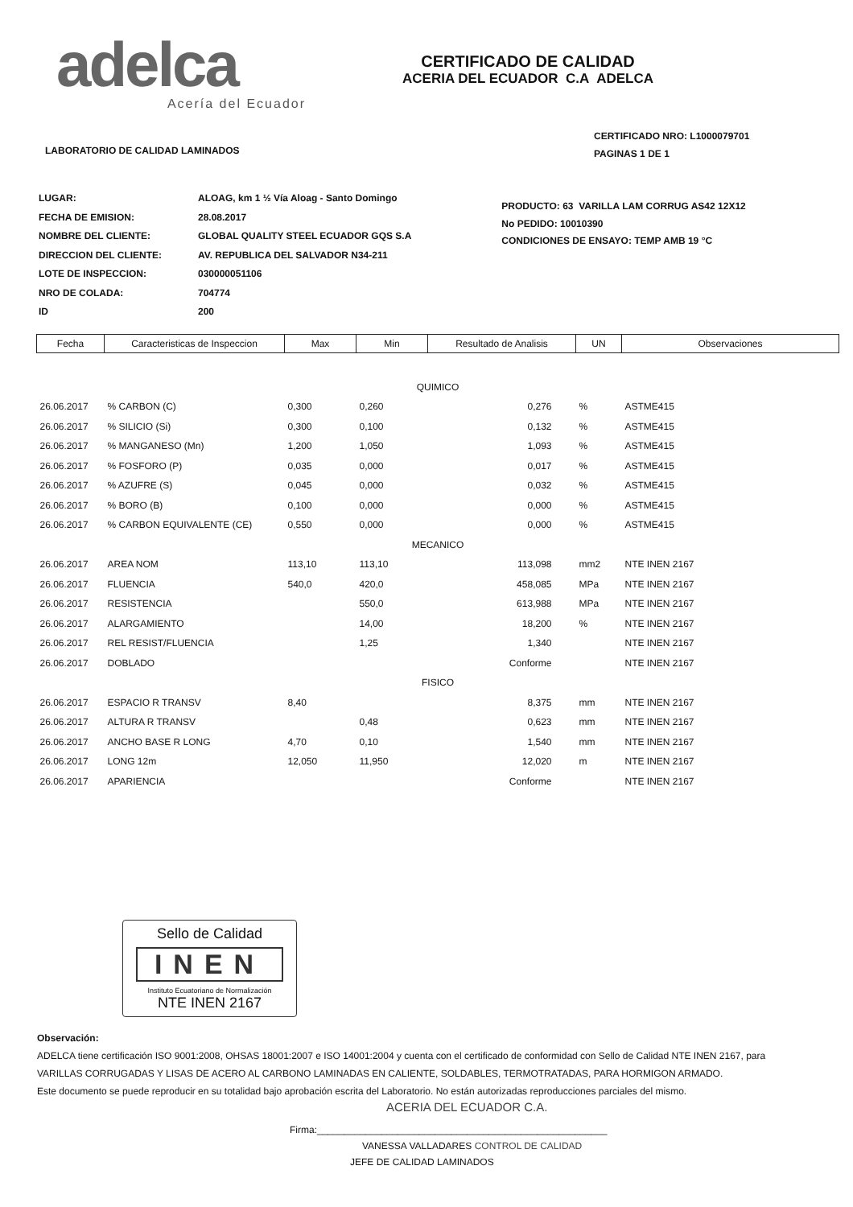adelca
Acería del Ecuador
CERTIFICADO DE CALIDAD
ACERIA DEL ECUADOR C.A ADELCA
CERTIFICADO NRO: L1000079701
PAGINAS 1 DE 1
LABORATORIO DE CALIDAD LAMINADOS
| LUGAR: | ALOAG, km 1 ½ Vía Aloag - Santo Domingo |
| FECHA DE EMISION: | 28.08.2017 |
| NOMBRE DEL CLIENTE: | GLOBAL QUALITY STEEL ECUADOR GQS S.A |
| DIRECCION DEL CLIENTE: | AV. REPUBLICA DEL SALVADOR N34-211 |
| LOTE DE INSPECCION: | 030000051106 |
| NRO DE COLADA: | 704774 |
| ID | 200 |
PRODUCTO: 63 VARILLA LAM CORRUG AS42 12X12
No PEDIDO: 10010390
CONDICIONES DE ENSAYO: TEMP AMB 19 °C
| Fecha | Caracteristicas de Inspeccion | Max | Min | Resultado de Analisis | UN | Observaciones |
| --- | --- | --- | --- | --- | --- | --- |
| QUIMICO | | | | | | |
| 26.06.2017 | % CARBON (C) | 0,300 | 0,260 | 0,276 | % | ASTME415 |
| 26.06.2017 | % SILICIO (Si) | 0,300 | 0,100 | 0,132 | % | ASTME415 |
| 26.06.2017 | % MANGANESO (Mn) | 1,200 | 1,050 | 1,093 | % | ASTME415 |
| 26.06.2017 | % FOSFORO (P) | 0,035 | 0,000 | 0,017 | % | ASTME415 |
| 26.06.2017 | % AZUFRE (S) | 0,045 | 0,000 | 0,032 | % | ASTME415 |
| 26.06.2017 | % BORO (B) | 0,100 | 0,000 | 0,000 | % | ASTME415 |
| 26.06.2017 | % CARBON EQUIVALENTE (CE) | 0,550 | 0,000 | 0,000 | % | ASTME415 |
| MECANICO | | | | | | |
| 26.06.2017 | AREA NOM | 113,10 | 113,10 | 113,098 | mm2 | NTE INEN 2167 |
| 26.06.2017 | FLUENCIA | 540,0 | 420,0 | 458,085 | MPa | NTE INEN 2167 |
| 26.06.2017 | RESISTENCIA | | 550,0 | 613,988 | MPa | NTE INEN 2167 |
| 26.06.2017 | ALARGAMIENTO | | 14,00 | 18,200 | % | NTE INEN 2167 |
| 26.06.2017 | REL RESIST/FLUENCIA | | 1,25 | 1,340 | | NTE INEN 2167 |
| 26.06.2017 | DOBLADO | | | Conforme | | NTE INEN 2167 |
| FISICO | | | | | | |
| 26.06.2017 | ESPACIO R TRANSV | 8,40 | | 8,375 | mm | NTE INEN 2167 |
| 26.06.2017 | ALTURA R TRANSV | | 0,48 | 0,623 | mm | NTE INEN 2167 |
| 26.06.2017 | ANCHO BASE R LONG | 4,70 | 0,10 | 1,540 | mm | NTE INEN 2167 |
| 26.06.2017 | LONG 12m | 12,050 | 11,950 | 12,020 | m | NTE INEN 2167 |
| 26.06.2017 | APARIENCIA | | | Conforme | | NTE INEN 2167 |
Sello de Calidad
INEN
Instituto Ecuatoriano de Normalización
NTE INEN 2167
Observación:
ADELCA tiene certificación ISO 9001:2008, OHSAS 18001:2007 e ISO 14001:2004 y cuenta con el certificado de conformidad con Sello de Calidad NTE INEN 2167, para
VARILLAS CORRUGADAS Y LISAS DE ACERO AL CARBONO LAMINADAS EN CALIENTE, SOLDABLES, TERMOTRATADAS, PARA HORMIGON ARMADO.
Este documento se puede reproducir en su totalidad bajo aprobación escrita del Laboratorio. No están autorizadas reproducciones parciales del mismo.
ACERIA DEL ECUADOR C.A.
Firma:______________________________________________________
VANESSA VALLADARES CONTROL DE CALIDAD
JEFE DE CALIDAD LAMINADOS